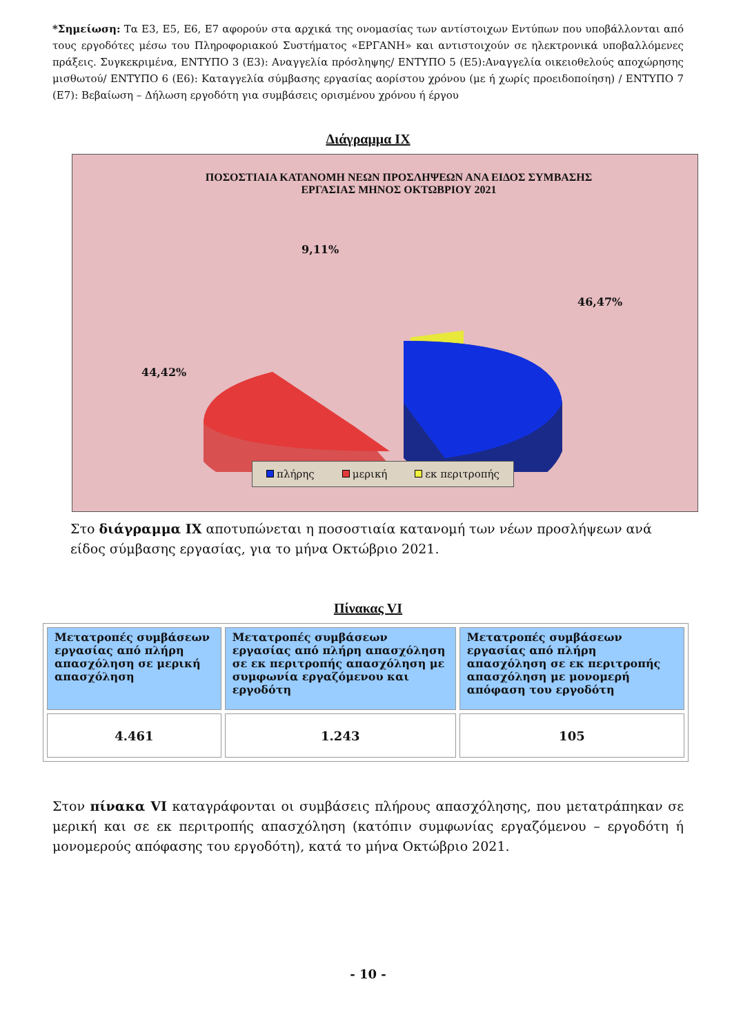*Σημείωση: Τα Ε3, Ε5, Ε6, Ε7 αφορούν στα αρχικά της ονομασίας των αντίστοιχων Εντύπων που υποβάλλονται από τους εργοδότες μέσω του Πληροφοριακού Συστήματος «ΕΡΓΑΝΗ» και αντιστοιχούν σε ηλεκτρονικά υποβαλλόμενες πράξεις. Συγκεκριμένα, ΕΝΤΥΠΟ 3 (Ε3): Αναγγελία πρόσληψης/ ΕΝΤΥΠΟ 5 (Ε5):Αναγγελία οικειοθελούς αποχώρησης μισθωτού/ ΕΝΤΥΠΟ 6 (Ε6): Καταγγελία σύμβασης εργασίας αορίστου χρόνου (με ή χωρίς προειδοποίηση) / ΕΝΤΥΠΟ 7 (Ε7): Βεβαίωση – Δήλωση εργοδότη για συμβάσεις ορισμένου χρόνου ή έργου
Διάγραμμα ΙΧ
ΠΟΣΟΣΤΙΑΙΑ ΚΑΤΑΝΟΜΗ ΝΕΩΝ ΠΡΟΣΛΗΨΕΩΝ ΑΝΑ ΕΙΔΟΣ ΣΥΜΒΑΣΗΣ
ΕΡΓΑΣΙΑΣ ΜΗΝΟΣ ΟΚΤΩΒΡΙΟΥ 2021
9,11%
46,47%
44,42%
πλήρης μερική εκ περιτροπής
Στο διάγραμμα ΙΧ αποτυπώνεται η ποσοστιαία κατανομή των νέων προσλήψεων ανά είδος σύμβασης εργασίας, για το μήνα Οκτώβριο 2021.
Πίνακας VI
| Μετατροπές συμβάσεων εργασίας από πλήρη απασχόληση σε μερική απασχόληση | Μετατροπές συμβάσεων εργασίας από πλήρη απασχόληση σε εκ περιτροπής απασχόληση με συμφωνία εργαζόμενου και εργοδότη | Μετατροπές συμβάσεων εργασίας από πλήρη απασχόληση σε εκ περιτροπής απασχόληση με μονομερή απόφαση του εργοδότη |
| --- | --- | --- |
| 4.461 | 1.243 | 105 |
Στον πίνακα VI καταγράφονται οι συμβάσεις πλήρους απασχόλησης, που μετατράπηκαν σε μερική και σε εκ περιτροπής απασχόληση (κατόπιν συμφωνίας εργαζόμενου – εργοδότη ή μονομερούς απόφασης του εργοδότη), κατά το μήνα Οκτώβριο 2021.
- 10 -